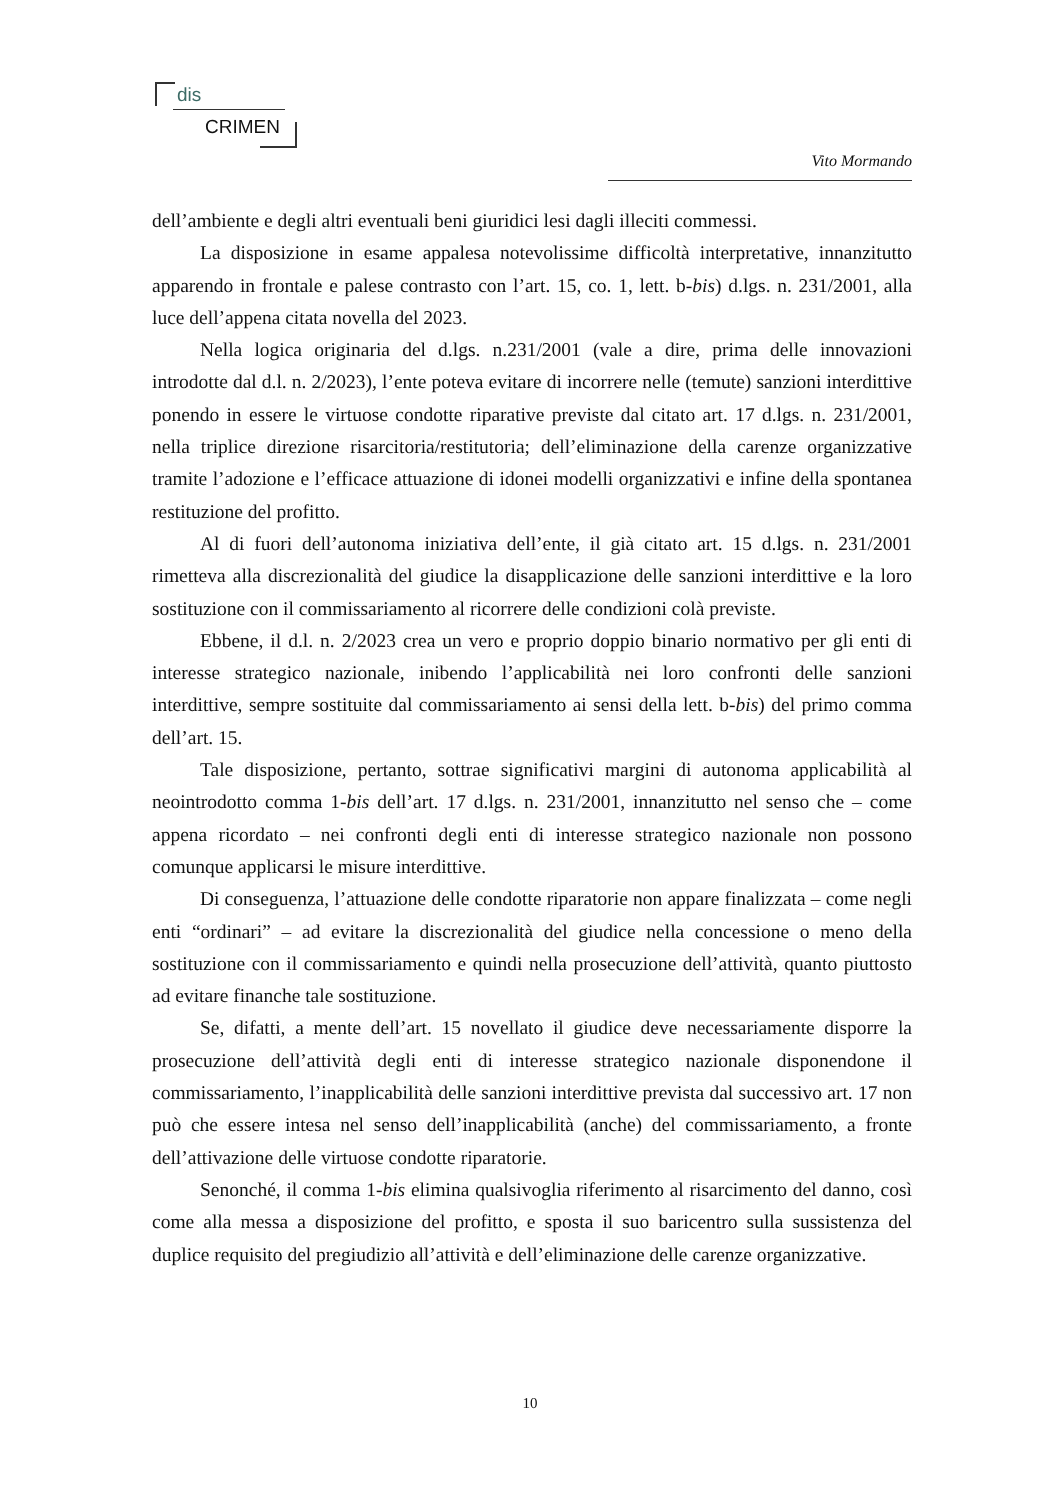dis
CRIMEN
Vito Mormando
dell’ambiente e degli altri eventuali beni giuridici lesi dagli illeciti commessi.
La disposizione in esame appalesa notevolissime difficoltà interpretative, innanzitutto apparendo in frontale e palese contrasto con l’art. 15, co. 1, lett. b-bis) d.lgs. n. 231/2001, alla luce dell’appena citata novella del 2023.
Nella logica originaria del d.lgs. n.231/2001 (vale a dire, prima delle innovazioni introdotte dal d.l. n. 2/2023), l’ente poteva evitare di incorrere nelle (temute) sanzioni interdittive ponendo in essere le virtuose condotte riparative previste dal citato art. 17 d.lgs. n. 231/2001, nella triplice direzione risarcitoria/restitutoria; dell’eliminazione della carenze organizzative tramite l’adozione e l’efficace attuazione di idonei modelli organizzativi e infine della spontanea restituzione del profitto.
Al di fuori dell’autonoma iniziativa dell’ente, il già citato art. 15 d.lgs. n. 231/2001 rimetteva alla discrezionalità del giudice la disapplicazione delle sanzioni interdittive e la loro sostituzione con il commissariamento al ricorrere delle condizioni colà previste.
Ebbene, il d.l. n. 2/2023 crea un vero e proprio doppio binario normativo per gli enti di interesse strategico nazionale, inibendo l’applicabilità nei loro confronti delle sanzioni interdittive, sempre sostituite dal commissariamento ai sensi della lett. b-bis) del primo comma dell’art. 15.
Tale disposizione, pertanto, sottrae significativi margini di autonoma applicabilità al neointrodotto comma 1-bis dell’art. 17 d.lgs. n. 231/2001, innanzitutto nel senso che – come appena ricordato – nei confronti degli enti di interesse strategico nazionale non possono comunque applicarsi le misure interdittive.
Di conseguenza, l’attuazione delle condotte riparatorie non appare finalizzata – come negli enti “ordinari” – ad evitare la discrezionalità del giudice nella concessione o meno della sostituzione con il commissariamento e quindi nella prosecuzione dell’attività, quanto piuttosto ad evitare finanche tale sostituzione.
Se, difatti, a mente dell’art. 15 novellato il giudice deve necessariamente disporre la prosecuzione dell’attività degli enti di interesse strategico nazionale disponendone il commissariamento, l’inapplicabilità delle sanzioni interdittive prevista dal successivo art. 17 non può che essere intesa nel senso dell’inapplicabilità (anche) del commissariamento, a fronte dell’attivazione delle virtuose condotte riparatorie.
Senonché, il comma 1-bis elimina qualsivoglia riferimento al risarcimento del danno, così come alla messa a disposizione del profitto, e sposta il suo baricentro sulla sussistenza del duplice requisito del pregiudizio all’attività e dell’eliminazione delle carenze organizzative.
10